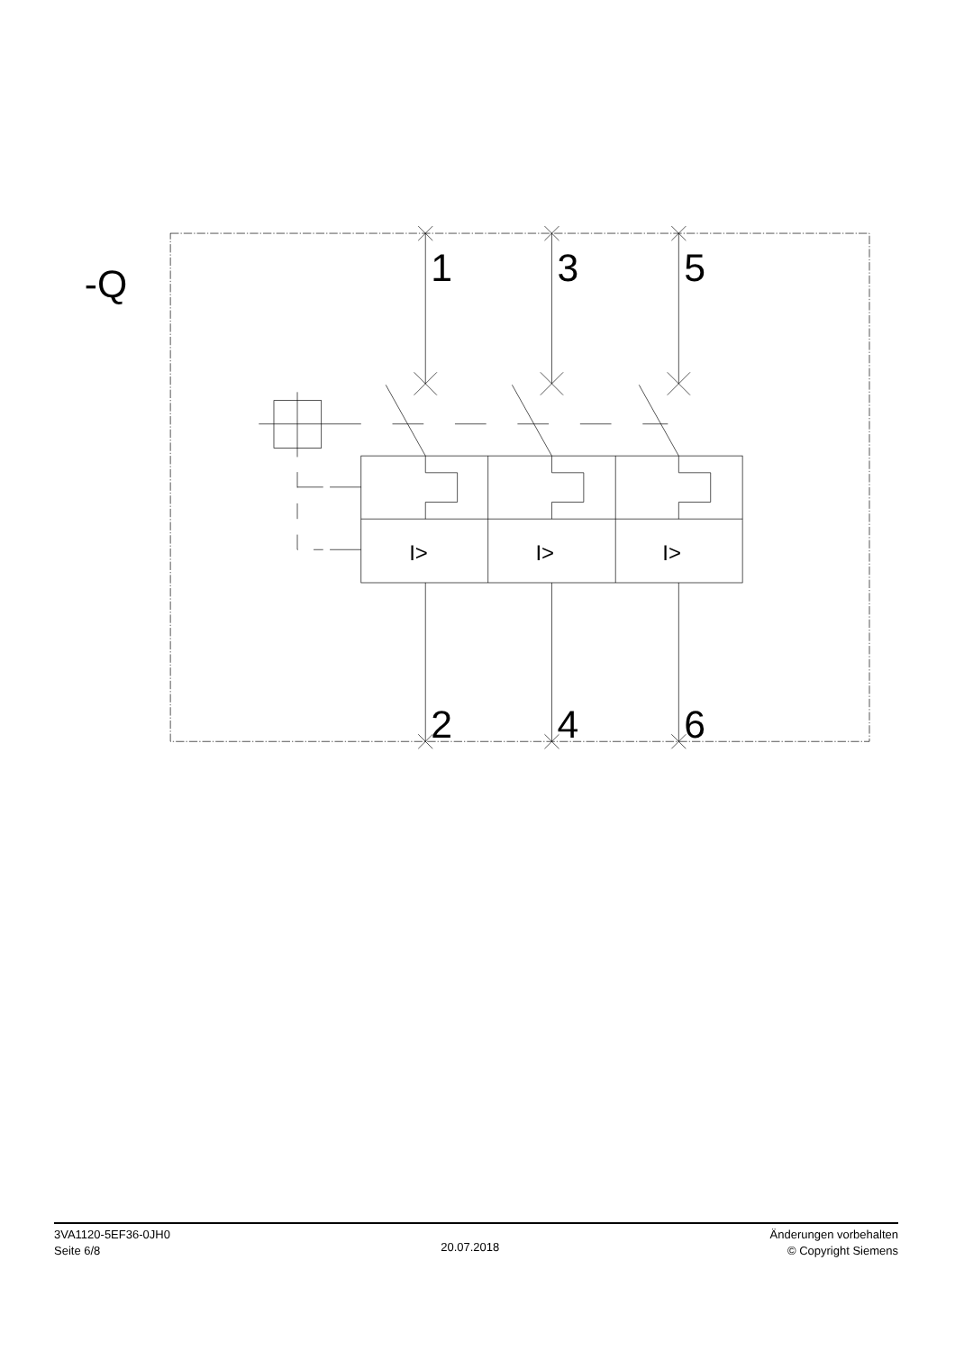-Q
1
3
5
2
4
6
I>
I>
I>
3VA1120-5EF36-0JH0
Seite 6/8
20.07.2018 Änderungen vorbehalten
© Copyright Siemens